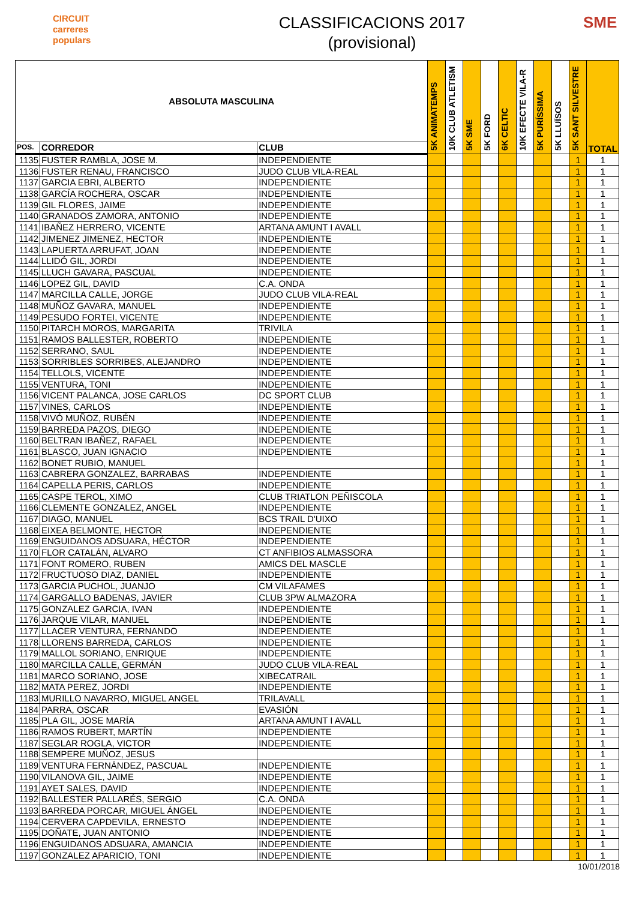CIRCUIT
carreres
populars
CLASSIFICACIONS 2017
(provisional)
SME
| ABSOLUTA MASCULINA | | | 5K ANIMATEMPS | 10K CLUB ATLETISM | 5K SME | 5K FORD | 6K CELTIC | 10K EFECTE VILA-R | 5K PURÍSSIMA | 5K LLUÏSOS | 5K SANT SILVESTRE | TOTAL |
| --- | --- | --- | --- | --- | --- | --- | --- | --- | --- | --- | --- | --- |
| POS. | CORREDOR | CLUB | | | | | | | | | | |
| 1135 | FUSTER RAMBLA, JOSE M. | INDEPENDIENTE | | | | | | | | | 1 | 1 |
| 1136 | FUSTER RENAU, FRANCISCO | JUDO CLUB VILA-REAL | | | | | | | | | 1 | 1 |
| 1137 | GARCIA EBRI, ALBERTO | INDEPENDIENTE | | | | | | | | | 1 | 1 |
| 1138 | GARCÍA ROCHERA, OSCAR | INDEPENDIENTE | | | | | | | | | 1 | 1 |
| 1139 | GIL FLORES, JAIME | INDEPENDIENTE | | | | | | | | | 1 | 1 |
| 1140 | GRANADOS ZAMORA, ANTONIO | INDEPENDIENTE | | | | | | | | | 1 | 1 |
| 1141 | IBAÑEZ HERRERO, VICENTE | ARTANA AMUNT I AVALL | | | | | | | | | 1 | 1 |
| 1142 | JIMENEZ JIMENEZ, HECTOR | INDEPENDIENTE | | | | | | | | | 1 | 1 |
| 1143 | LAPUERTA ARRUFAT, JOAN | INDEPENDIENTE | | | | | | | | | 1 | 1 |
| 1144 | LLIDÓ GIL, JORDI | INDEPENDIENTE | | | | | | | | | 1 | 1 |
| 1145 | LLUCH GAVARA, PASCUAL | INDEPENDIENTE | | | | | | | | | 1 | 1 |
| 1146 | LOPEZ GIL, DAVID | C.A. ONDA | | | | | | | | | 1 | 1 |
| 1147 | MARCILLA CALLE, JORGE | JUDO CLUB VILA-REAL | | | | | | | | | 1 | 1 |
| 1148 | MUÑOZ GAVARA, MANUEL | INDEPENDIENTE | | | | | | | | | 1 | 1 |
| 1149 | PESUDO FORTEI, VICENTE | INDEPENDIENTE | | | | | | | | | 1 | 1 |
| 1150 | PITARCH MOROS, MARGARITA | TRIVILA | | | | | | | | | 1 | 1 |
| 1151 | RAMOS BALLESTER, ROBERTO | INDEPENDIENTE | | | | | | | | | 1 | 1 |
| 1152 | SERRANO, SAUL | INDEPENDIENTE | | | | | | | | | 1 | 1 |
| 1153 | SORRIBLES SORRIBES, ALEJANDRO | INDEPENDIENTE | | | | | | | | | 1 | 1 |
| 1154 | TELLOLS, VICENTE | INDEPENDIENTE | | | | | | | | | 1 | 1 |
| 1155 | VENTURA, TONI | INDEPENDIENTE | | | | | | | | | 1 | 1 |
| 1156 | VICENT PALANCA, JOSE CARLOS | DC SPORT CLUB | | | | | | | | | 1 | 1 |
| 1157 | VINES, CARLOS | INDEPENDIENTE | | | | | | | | | 1 | 1 |
| 1158 | VIVÓ MUÑOZ, RUBÉN | INDEPENDIENTE | | | | | | | | | 1 | 1 |
| 1159 | BARREDA PAZOS, DIEGO | INDEPENDIENTE | | | | | | | | | 1 | 1 |
| 1160 | BELTRAN IBAÑEZ, RAFAEL | INDEPENDIENTE | | | | | | | | | 1 | 1 |
| 1161 | BLASCO, JUAN IGNACIO | INDEPENDIENTE | | | | | | | | | 1 | 1 |
| 1162 | BONET RUBIO, MANUEL | | | | | | | | | | 1 | 1 |
| 1163 | CABRERA GONZALEZ, BARRABAS | INDEPENDIENTE | | | | | | | | | 1 | 1 |
| 1164 | CAPELLA PERIS, CARLOS | INDEPENDIENTE | | | | | | | | | 1 | 1 |
| 1165 | CASPE TEROL, XIMO | CLUB TRIATLON PEÑISCOLA | | | | | | | | | 1 | 1 |
| 1166 | CLEMENTE GONZALEZ, ANGEL | INDEPENDIENTE | | | | | | | | | 1 | 1 |
| 1167 | DIAGO, MANUEL | BCS TRAIL D'UIXO | | | | | | | | | 1 | 1 |
| 1168 | EIXEA BELMONTE, HECTOR | INDEPENDIENTE | | | | | | | | | 1 | 1 |
| 1169 | ENGUIDANOS ADSUARA, HÉCTOR | INDEPENDIENTE | | | | | | | | | 1 | 1 |
| 1170 | FLOR CATALÁN, ALVARO | CT ANFIBIOS ALMASSORA | | | | | | | | | 1 | 1 |
| 1171 | FONT ROMERO, RUBEN | AMICS DEL MASCLE | | | | | | | | | 1 | 1 |
| 1172 | FRUCTUOSO DIAZ, DANIEL | INDEPENDIENTE | | | | | | | | | 1 | 1 |
| 1173 | GARCIA PUCHOL, JUANJO | CM VILAFAMES | | | | | | | | | 1 | 1 |
| 1174 | GARGALLO BADENAS, JAVIER | CLUB 3PW ALMAZORA | | | | | | | | | 1 | 1 |
| 1175 | GONZALEZ GARCIA, IVAN | INDEPENDIENTE | | | | | | | | | 1 | 1 |
| 1176 | JARQUE VILAR, MANUEL | INDEPENDIENTE | | | | | | | | | 1 | 1 |
| 1177 | LLACER VENTURA, FERNANDO | INDEPENDIENTE | | | | | | | | | 1 | 1 |
| 1178 | LLORENS BARREDA, CARLOS | INDEPENDIENTE | | | | | | | | | 1 | 1 |
| 1179 | MALLOL SORIANO, ENRIQUE | INDEPENDIENTE | | | | | | | | | 1 | 1 |
| 1180 | MARCILLA CALLE, GERMÁN | JUDO CLUB VILA-REAL | | | | | | | | | 1 | 1 |
| 1181 | MARCO SORIANO, JOSE | XIBECATRAIL | | | | | | | | | 1 | 1 |
| 1182 | MATA PEREZ, JORDI | INDEPENDIENTE | | | | | | | | | 1 | 1 |
| 1183 | MURILLO NAVARRO, MIGUEL ANGEL | TRILAVALL | | | | | | | | | 1 | 1 |
| 1184 | PARRA, OSCAR | EVASIÓN | | | | | | | | | 1 | 1 |
| 1185 | PLA GIL, JOSE MARÍA | ARTANA AMUNT I AVALL | | | | | | | | | 1 | 1 |
| 1186 | RAMOS RUBERT, MARTÍN | INDEPENDIENTE | | | | | | | | | 1 | 1 |
| 1187 | SEGLAR ROGLA, VICTOR | INDEPENDIENTE | | | | | | | | | 1 | 1 |
| 1188 | SEMPERE MUÑOZ, JESUS | | | | | | | | | | 1 | 1 |
| 1189 | VENTURA FERNÁNDEZ, PASCUAL | INDEPENDIENTE | | | | | | | | | 1 | 1 |
| 1190 | VILANOVA GIL, JAIME | INDEPENDIENTE | | | | | | | | | 1 | 1 |
| 1191 | AYET SALES, DAVID | INDEPENDIENTE | | | | | | | | | 1 | 1 |
| 1192 | BALLESTER PALLARÉS, SERGIO | C.A. ONDA | | | | | | | | | 1 | 1 |
| 1193 | BARREDA PORCAR, MIGUEL ÁNGEL | INDEPENDIENTE | | | | | | | | | 1 | 1 |
| 1194 | CERVERA CAPDEVILA, ERNESTO | INDEPENDIENTE | | | | | | | | | 1 | 1 |
| 1195 | DOÑATE, JUAN ANTONIO | INDEPENDIENTE | | | | | | | | | 1 | 1 |
| 1196 | ENGUIDANOS ADSUARA, AMANCIA | INDEPENDIENTE | | | | | | | | | 1 | 1 |
| 1197 | GONZALEZ APARICIO, TONI | INDEPENDIENTE | | | | | | | | | 1 | 1 |
10/01/2018